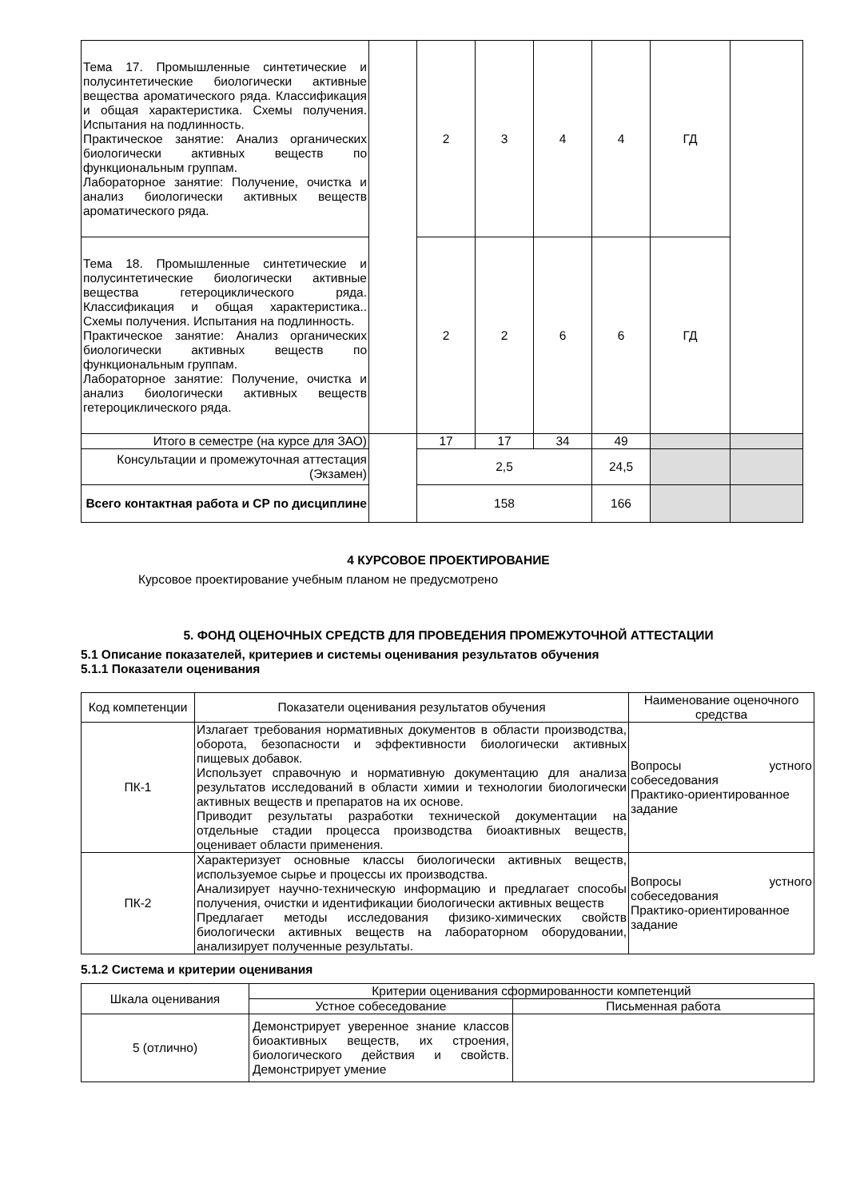| Тема 17. Промышленные синтетические и полусинтетические биологически активные вещества ароматического ряда. Классификация и общая характеристика. Схемы получения. Испытания на подлинность. Практическое занятие: Анализ органических биологически активных веществ по функциональным группам. Лабораторное занятие: Получение, очистка и анализ биологически активных веществ ароматического ряда. | | 2 | 3 | 4 | 4 | ГД | |
| Тема 18. Промышленные синтетические и полусинтетические биологически активные вещества гетероциклического ряда. Классификация и общая характеристика.. Схемы получения. Испытания на подлинность. Практическое занятие: Анализ органических биологически активных веществ по функциональным группам. Лабораторное занятие: Получение, очистка и анализ биологически активных веществ гетероциклического ряда. | | 2 | 2 | 6 | 6 | ГД | |
| Итого в семестре (на курсе для ЗАО) | | 17 | 17 | 34 | 49 | | |
| Консультации и промежуточная аттестация (Экзамен) | | 2,5 | | | 24,5 | | |
| Всего контактная работа и СР по дисциплине | | 158 | | | 166 | | |
4 КУРСОВОЕ ПРОЕКТИРОВАНИЕ
Курсовое проектирование учебным планом не предусмотрено
5. ФОНД ОЦЕНОЧНЫХ СРЕДСТВ ДЛЯ ПРОВЕДЕНИЯ ПРОМЕЖУТОЧНОЙ АТТЕСТАЦИИ
5.1 Описание показателей, критериев и системы оценивания результатов обучения
5.1.1 Показатели оценивания
| Код компетенции | Показатели оценивания результатов обучения | Наименование оценочного средства |
| --- | --- | --- |
| ПК-1 | Излагает требования нормативных документов в области производства, оборота, безопасности и эффективности биологически активных пищевых добавок. Использует справочную и нормативную документацию для анализа результатов исследований в области химии и технологии биологически активных веществ и препаратов на их основе. Приводит результаты разработки технической документации на отдельные стадии процесса производства биоактивных веществ, оценивает области применения. | Вопросы устного собеседования Практико-ориентированное задание |
| ПК-2 | Характеризует основные классы биологически активных веществ, используемое сырье и процессы их производства. Анализирует научно-техническую информацию и предлагает способы получения, очистки и идентификации биологически активных веществ Предлагает методы исследования физико-химических свойств биологически активных веществ на лабораторном оборудовании, анализирует полученные результаты. | Вопросы устного собеседования Практико-ориентированное задание |
5.1.2 Система и критерии оценивания
| Шкала оценивания | Критерии оценивания сформированности компетенций | |
| --- | --- | --- |
| | Устное собеседование | Письменная работа |
| 5 (отлично) | Демонстрирует уверенное знание классов биоактивных веществ, их строения, биологического действия и свойств. Демонстрирует умение | |